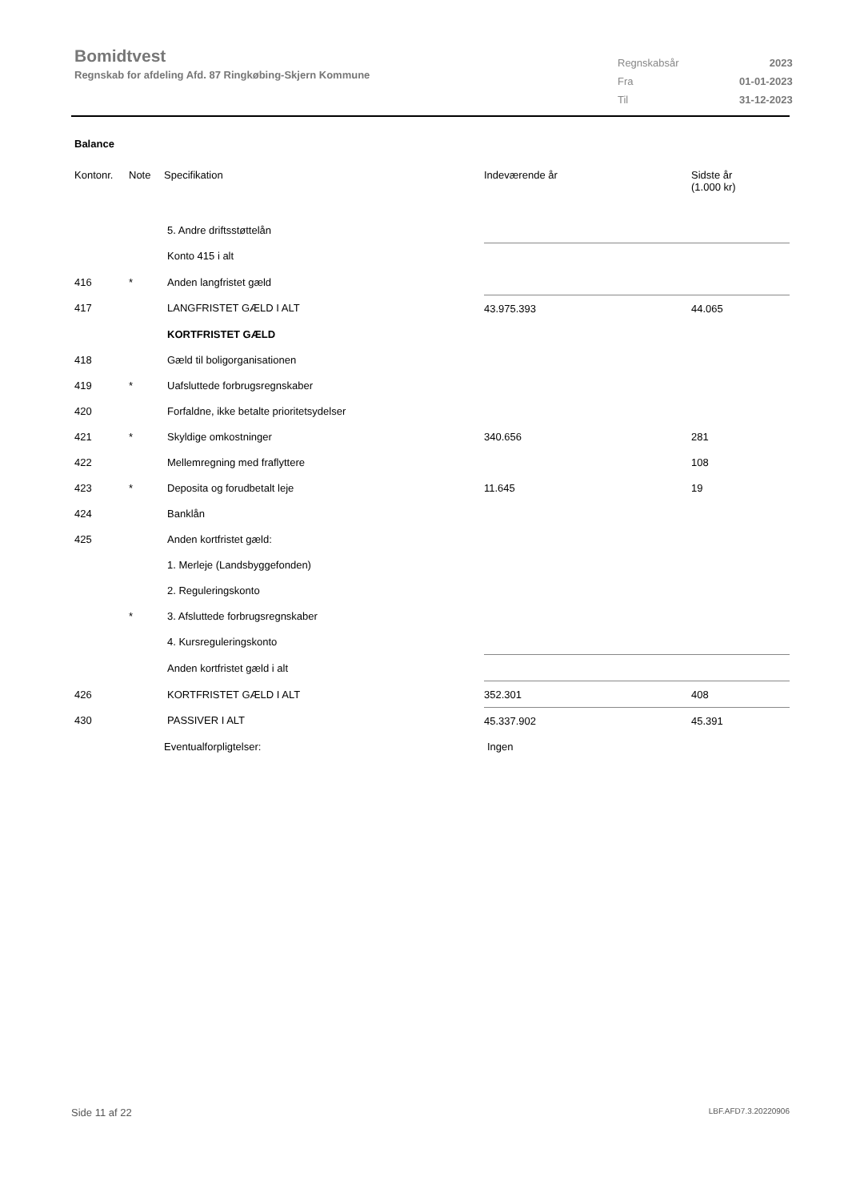Bomidtvest
Regnskab for afdeling Afd. 87 Ringkøbing-Skjern Kommune
| Regnskabsår | 2023 |
| Fra | 01-01-2023 |
| Til | 31-12-2023 |
Balance
| Kontonr. | Note | Specifikation | Indeværende år | Sidste år (1.000 kr) |
| --- | --- | --- | --- | --- |
| | | 5. Andre driftsstøttelån | | |
| | | Konto 415 i alt | | |
| 416 | * | Anden langfristet gæld | | |
| 417 | | LANGFRISTET GÆLD I ALT | 43.975.393 | 44.065 |
| | | KORTFRISTET GÆLD | | |
| 418 | | Gæld til boligorganisationen | | |
| 419 | * | Uafsluttede forbrugsregnskaber | | |
| 420 | | Forfaldne, ikke betalte prioritetsydelser | | |
| 421 | * | Skyldige omkostninger | 340.656 | 281 |
| 422 | | Mellemregning med fraflyttere | | 108 |
| 423 | * | Deposita og forudbetalt leje | 11.645 | 19 |
| 424 | | Banklån | | |
| 425 | | Anden kortfristet gæld: | | |
| | | 1. Merleje (Landsbyggefonden) | | |
| | | 2. Reguleringskonto | | |
| | * | 3. Afsluttede forbrugsregnskaber | | |
| | | 4. Kursreguleringskonto | | |
| | | Anden kortfristet gæld i alt | | |
| 426 | | KORTFRISTET GÆLD I ALT | 352.301 | 408 |
| 430 | | PASSIVER I ALT | 45.337.902 | 45.391 |
| | | Eventualforpligtelser: | Ingen | |
Side 11 af 22 LBF.AFD7.3.20220906